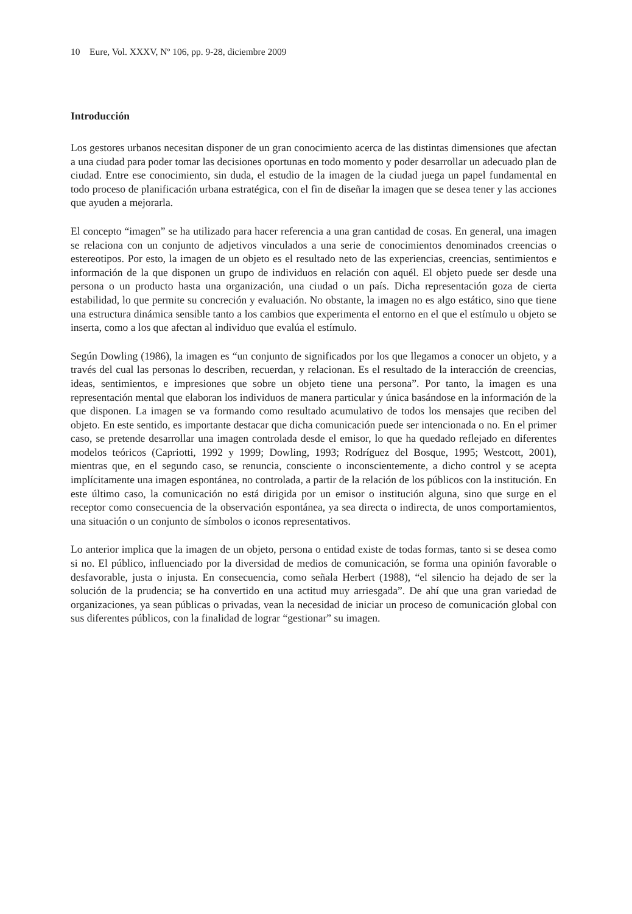10 Eure, Vol. XXXV, Nº 106, pp. 9-28, diciembre 2009
Introducción
Los gestores urbanos necesitan disponer de un gran conocimiento acerca de las distintas dimensiones que afectan a una ciudad para poder tomar las decisiones oportunas en todo momento y poder desarrollar un adecuado plan de ciudad. Entre ese conocimiento, sin duda, el estudio de la imagen de la ciudad juega un papel fundamental en todo proceso de planificación urbana estratégica, con el fin de diseñar la imagen que se desea tener y las acciones que ayuden a mejorarla.
El concepto “imagen” se ha utilizado para hacer referencia a una gran cantidad de cosas. En general, una imagen se relaciona con un conjunto de adjetivos vinculados a una serie de conocimientos denominados creencias o estereotipos. Por esto, la imagen de un objeto es el resultado neto de las experiencias, creencias, sentimientos e información de la que disponen un grupo de individuos en relación con aquél. El objeto puede ser desde una persona o un producto hasta una organización, una ciudad o un país. Dicha representación goza de cierta estabilidad, lo que permite su concreción y evaluación. No obstante, la imagen no es algo estático, sino que tiene una estructura dinámica sensible tanto a los cambios que experimenta el entorno en el que el estímulo u objeto se inserta, como a los que afectan al individuo que evalúa el estímulo.
Según Dowling (1986), la imagen es “un conjunto de significados por los que llegamos a conocer un objeto, y a través del cual las personas lo describen, recuerdan, y relacionan. Es el resultado de la interacción de creencias, ideas, sentimientos, e impresiones que sobre un objeto tiene una persona”. Por tanto, la imagen es una representación mental que elaboran los individuos de manera particular y única basándose en la información de la que disponen. La imagen se va formando como resultado acumulativo de todos los mensajes que reciben del objeto. En este sentido, es importante destacar que dicha comunicación puede ser intencionada o no. En el primer caso, se pretende desarrollar una imagen controlada desde el emisor, lo que ha quedado reflejado en diferentes modelos teóricos (Capriotti, 1992 y 1999; Dowling, 1993; Rodríguez del Bosque, 1995; Westcott, 2001), mientras que, en el segundo caso, se renuncia, consciente o inconscientemente, a dicho control y se acepta implícitamente una imagen espontánea, no controlada, a partir de la relación de los públicos con la institución. En este último caso, la comunicación no está dirigida por un emisor o institución alguna, sino que surge en el receptor como consecuencia de la observación espontánea, ya sea directa o indirecta, de unos comportamientos, una situación o un conjunto de símbolos o iconos representativos.
Lo anterior implica que la imagen de un objeto, persona o entidad existe de todas formas, tanto si se desea como si no. El público, influenciado por la diversidad de medios de comunicación, se forma una opinión favorable o desfavorable, justa o injusta. En consecuencia, como señala Herbert (1988), “el silencio ha dejado de ser la solución de la prudencia; se ha convertido en una actitud muy arriesgada”. De ahí que una gran variedad de organizaciones, ya sean públicas o privadas, vean la necesidad de iniciar un proceso de comunicación global con sus diferentes públicos, con la finalidad de lograr “gestionar” su imagen.